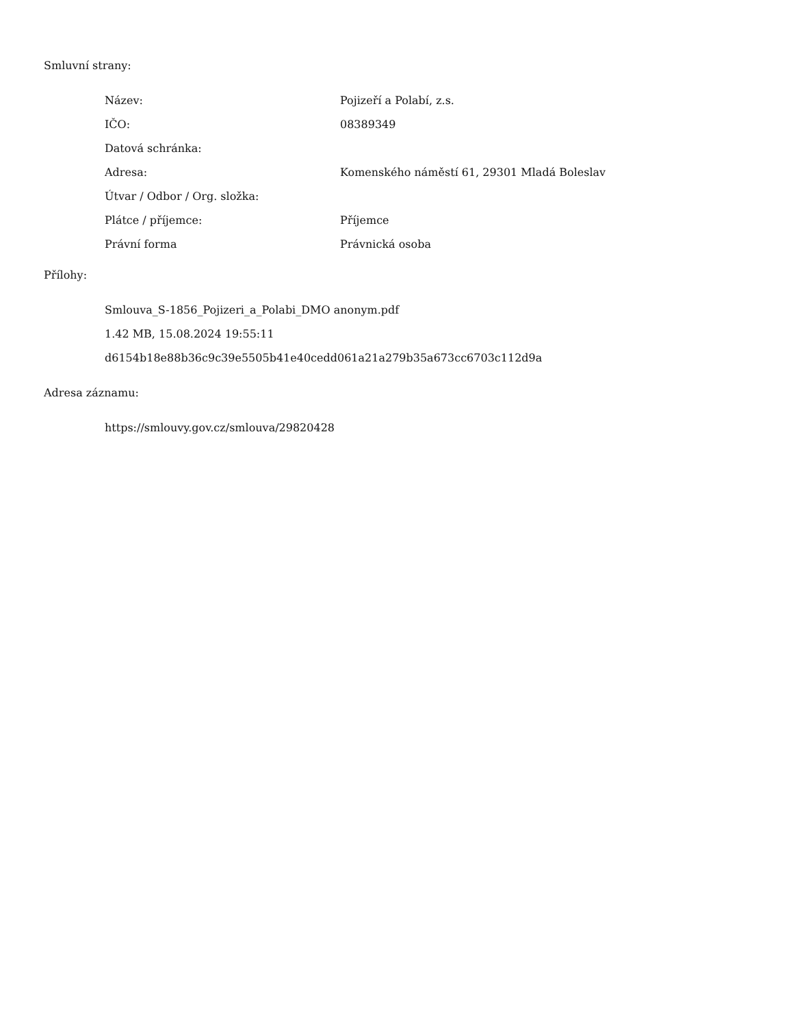Smluvní strany:
| Název: | Pojizeří a Polabí, z.s. |
| IČO: | 08389349 |
| Datová schránka: | |
| Adresa: | Komenského náměstí 61, 29301 Mladá Boleslav |
| Útvar / Odbor / Org. složka: | |
| Plátce / příjemce: | Příjemce |
| Právní forma | Právnická osoba |
Přílohy:
Smlouva_S-1856_Pojizeri_a_Polabi_DMO anonym.pdf
1.42 MB, 15.08.2024 19:55:11
d6154b18e88b36c9c39e5505b41e40cedd061a21a279b35a673cc6703c112d9a
Adresa záznamu:
https://smlouvy.gov.cz/smlouva/29820428